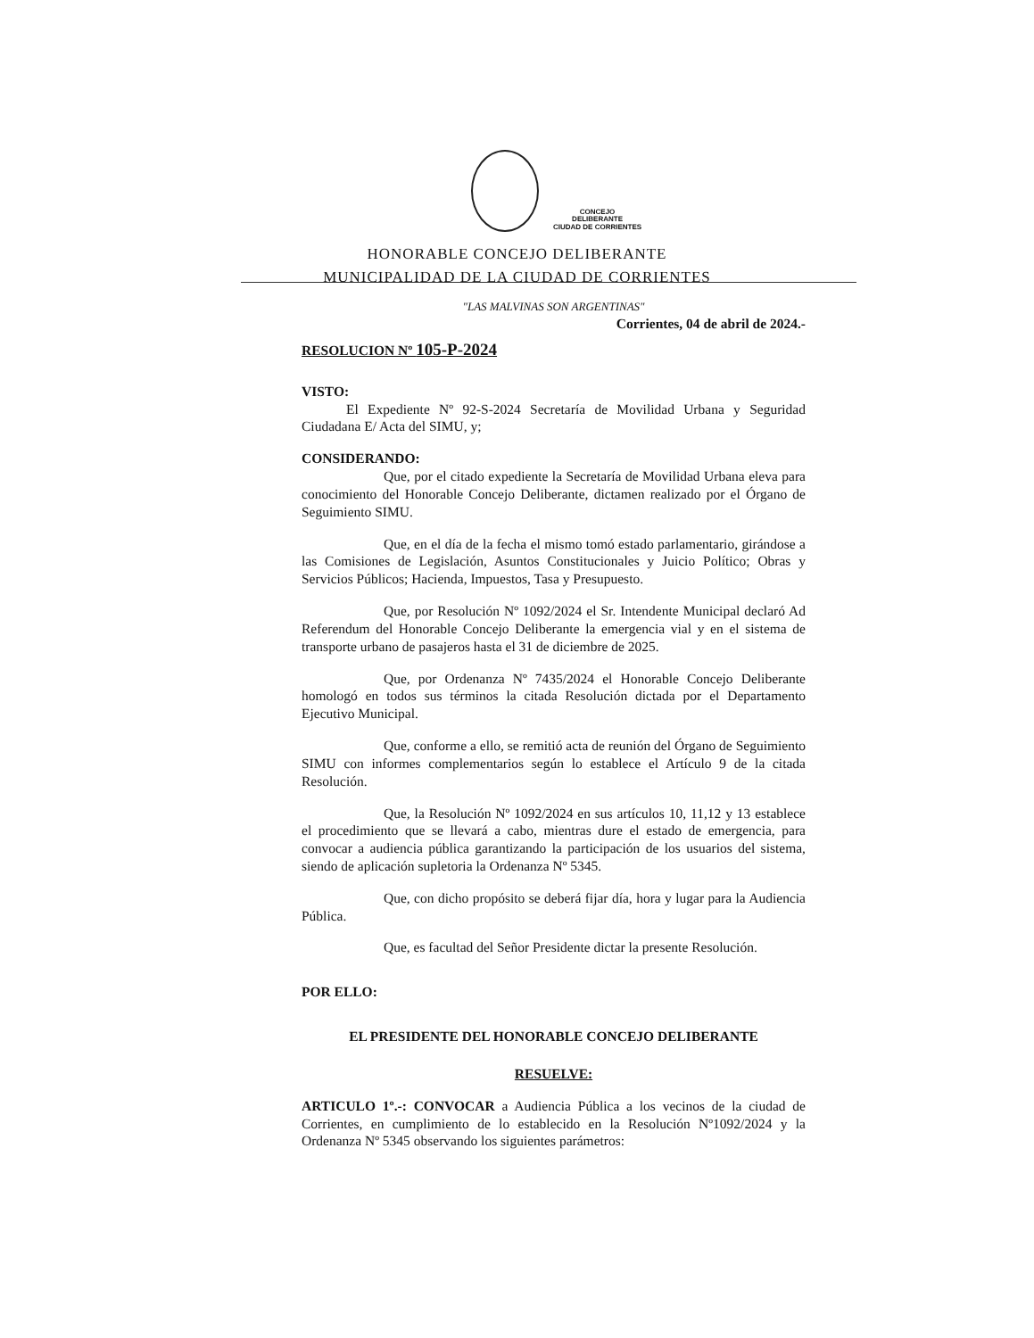CONCEJO
DELIBERANTE
CIUDAD DE CORRIENTES
HONORABLE CONCEJO DELIBERANTE
MUNICIPALIDAD DE LA CIUDAD DE CORRIENTES
"LAS MALVINAS SON ARGENTINAS"
Corrientes, 04 de abril de 2024.-
RESOLUCION Nº 105-P-2024
VISTO:
El Expediente Nº 92-S-2024 Secretaría de Movilidad Urbana y Seguridad Ciudadana E/ Acta del SIMU, y;
CONSIDERANDO:
Que, por el citado expediente la Secretaría de Movilidad Urbana eleva para conocimiento del Honorable Concejo Deliberante, dictamen realizado por el Órgano de Seguimiento SIMU.
Que, en el día de la fecha el mismo tomó estado parlamentario, girándose a las Comisiones de Legislación, Asuntos Constitucionales y Juicio Político; Obras y Servicios Públicos; Hacienda, Impuestos, Tasa y Presupuesto.
Que, por Resolución Nº 1092/2024 el Sr. Intendente Municipal declaró Ad Referendum del Honorable Concejo Deliberante la emergencia vial y en el sistema de transporte urbano de pasajeros hasta el 31 de diciembre de 2025.
Que, por Ordenanza Nº 7435/2024 el Honorable Concejo Deliberante homologó en todos sus términos la citada Resolución dictada por el Departamento Ejecutivo Municipal.
Que, conforme a ello, se remitió acta de reunión del Órgano de Seguimiento SIMU con informes complementarios según lo establece el Artículo 9 de la citada Resolución.
Que, la Resolución Nº 1092/2024 en sus artículos 10, 11,12 y 13 establece el procedimiento que se llevará a cabo, mientras dure el estado de emergencia, para convocar a audiencia pública garantizando la participación de los usuarios del sistema, siendo de aplicación supletoria la Ordenanza Nº 5345.
Que, con dicho propósito se deberá fijar día, hora y lugar para la Audiencia Pública.
Que, es facultad del Señor Presidente dictar la presente Resolución.
POR ELLO:
EL PRESIDENTE DEL HONORABLE CONCEJO DELIBERANTE
RESUELVE:
ARTICULO 1º.-: CONVOCAR a Audiencia Pública a los vecinos de la ciudad de Corrientes, en cumplimiento de lo establecido en la Resolución Nº1092/2024 y la Ordenanza Nº 5345 observando los siguientes parámetros: